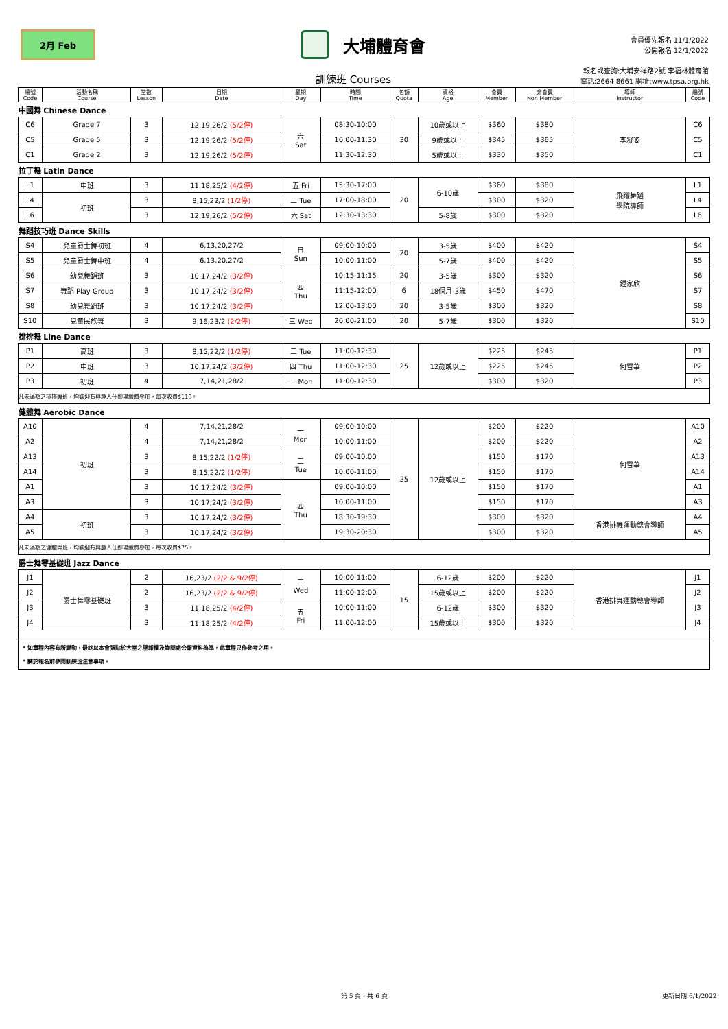2月 Feb
大埔體育會
會員優先報名 11/1/2022
公開報名 12/1/2022
訓練班 Courses
報名或查詢:大埔安祥路2號 李福林體育館
電話:2664 8661 網址:www.tpsa.org.hk
| 編號 Code | | 活動名稱 Course | 堂數 Lesson | 日期 Date | 星期 Day | 時間 Time | 名額 Quota | 資格 Age | 會員 Member | 非會員 Non Member | 導師 Instructor | 編號 Code |
| --- | --- | --- | --- | --- | --- | --- | --- | --- | --- | --- | --- | --- |
| 中國舞 Chinese Dance | | | | | | | | | | | | |
| C6 | | Grade 7 | 3 | 12,19,26/2 (5/2停) | 六 Sat | 08:30-10:00 | 30 | 10歲或以上 | $360 | $380 | 李凝姿 | C6 |
| C5 | | Grade 5 | 3 | 12,19,26/2 (5/2停) | | 10:00-11:30 | | 9歲或以上 | $345 | $365 | | C5 |
| C1 | | Grade 2 | 3 | 12,19,26/2 (5/2停) | | 11:30-12:30 | | 5歲或以上 | $330 | $350 | | C1 |
| 拉丁舞 Latin Dance | | | | | | | | | | | | |
| L1 | | 中班 | 3 | 11,18,25/2 (4/2停) | 五 Fri | 15:30-17:00 | 20 | 6-10歲 | $360 | $380 | 飛躍舞蹈 學院導師 | L1 |
| L4 | | 初班 | 3 | 8,15,22/2 (1/2停) | 二 Tue | 17:00-18:00 | | | $300 | $320 | | L4 |
| L6 | | | 3 | 12,19,26/2 (5/2停) | 六 Sat | 12:30-13:30 | | 5-8歲 | $300 | $320 | | L6 |
| 舞蹈技巧班 Dance Skills | | | | | | | | | | | | |
| S4 | | 兒童爵士舞初班 | 4 | 6,13,20,27/2 | 日 Sun | 09:00-10:00 | 20 | 3-5歲 | $400 | $420 | 鍾家欣 | S4 |
| S5 | | 兒童爵士舞中班 | 4 | 6,13,20,27/2 | | 10:00-11:00 | | 5-7歲 | $400 | $420 | | S5 |
| S6 | | 幼兒舞蹈班 | 3 | 10,17,24/2 (3/2停) | 四 Thu | 10:15-11:15 | 20 | 3-5歲 | $300 | $320 | | S6 |
| S7 | | 舞蹈 Play Group | 3 | 10,17,24/2 (3/2停) | | 11:15-12:00 | 6 | 18個月-3歲 | $450 | $470 | | S7 |
| S8 | | 幼兒舞蹈班 | 3 | 10,17,24/2 (3/2停) | | 12:00-13:00 | 20 | 3-5歲 | $300 | $320 | | S8 |
| S10 | | 兒童民族舞 | 3 | 9,16,23/2 (2/2停) | 三 Wed | 20:00-21:00 | 20 | 5-7歲 | $300 | $320 | | S10 |
| 排排舞 Line Dance | | | | | | | | | | | | |
| P1 | | 高班 | 3 | 8,15,22/2 (1/2停) | 二 Tue | 11:00-12:30 | 25 | 12歲或以上 | $225 | $245 | 何雪華 | P1 |
| P2 | | 中班 | 3 | 10,17,24/2 (3/2停) | 四 Thu | 11:00-12:30 | | | $225 | $245 | | P2 |
| P3 | | 初班 | 4 | 7,14,21,28/2 | 一 Mon | 11:00-12:30 | | | $300 | $320 | | P3 |
| 凡未滿額之排排舞班，均歡迎有興趣人仕即場繳費參加，每次收費$110。 | | | | | | | | | | | | |
| 健體舞 Aerobic Dance | | | | | | | | | | | | |
| A10 | | 初班 | 4 | 7,14,21,28/2 | 一 Mon | 09:00-10:00 | 25 | 12歲或以上 | $200 | $220 | 何雪華 | A10 |
| A2 | | | 4 | 7,14,21,28/2 | | 10:00-11:00 | | | $200 | $220 | | A2 |
| A13 | | | 3 | 8,15,22/2 (1/2停) | 二 Tue | 09:00-10:00 | | | $150 | $170 | | A13 |
| A14 | | | 3 | 8,15,22/2 (1/2停) | | 10:00-11:00 | | | $150 | $170 | | A14 |
| A1 | | | 3 | 10,17,24/2 (3/2停) | 四 Thu | 09:00-10:00 | | | $150 | $170 | | A1 |
| A3 | | | 3 | 10,17,24/2 (3/2停) | | 10:00-11:00 | | | $150 | $170 | | A3 |
| A4 | | 初班 | 3 | 10,17,24/2 (3/2停) | | 18:30-19:30 | | | $300 | $320 | 香港排舞運動總會導師 | A4 |
| A5 | | | 3 | 10,17,24/2 (3/2停) | | 19:30-20:30 | | | $300 | $320 | | A5 |
| 凡未滿額之健體舞班，均歡迎有興趣人仕即場繳費參加，每次收費$75。 | | | | | | | | | | | | |
| 爵士舞零基礎班 Jazz Dance | | | | | | | | | | | | |
| J1 | | 爵士舞零基礎班 | 2 | 16,23/2 (2/2 & 9/2停) | 三 Wed | 10:00-11:00 | 15 | 6-12歲 | $200 | $220 | 香港排舞運動總會導師 | J1 |
| J2 | | | 2 | 16,23/2 (2/2 & 9/2停) | | 11:00-12:00 | | 15歲或以上 | $200 | $220 | | J2 |
| J3 | | | 3 | 11,18,25/2 (4/2停) | 五 Fri | 10:00-11:00 | | 6-12歲 | $300 | $320 | | J3 |
| J4 | | | 3 | 11,18,25/2 (4/2停) | | 11:00-12:00 | | 15歲或以上 | $300 | $320 | | J4 |
| * 如章程內容有所變動，最終以本會張貼於大堂之壁報欄及詢問處公報資料為準，此章程只作參考之用。 * 請於報名前參閱訓練班注意事項。 | | | | | | | | | | | | |
第 5 頁，共 6 頁 更新日期:6/1/2022